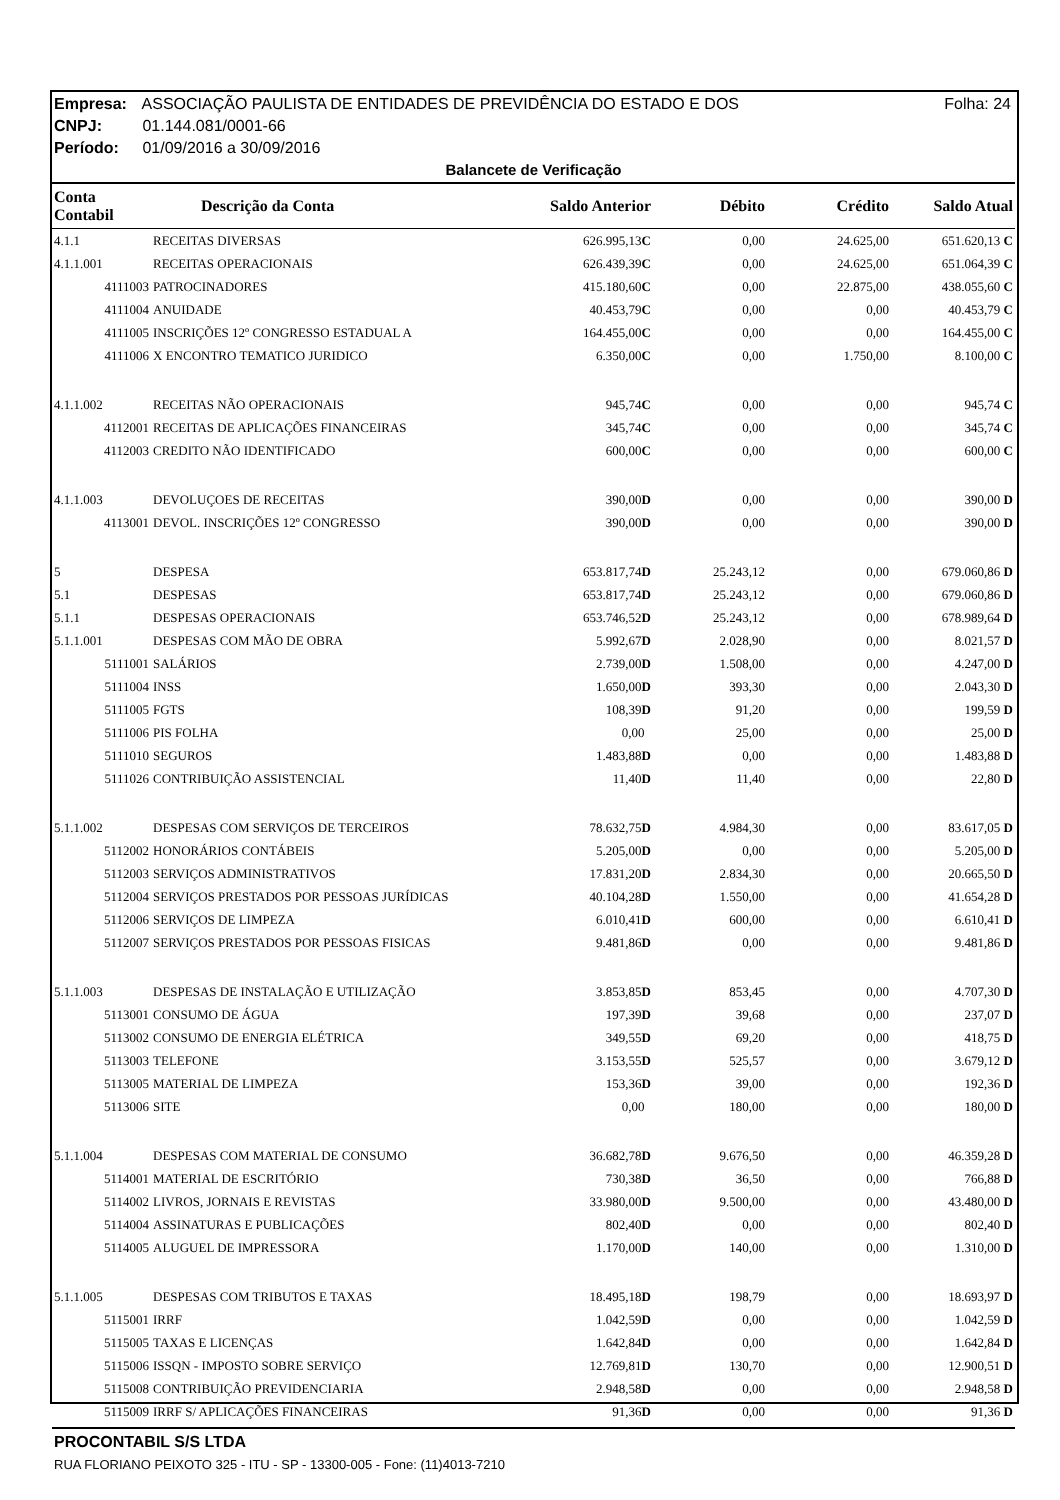Empresa: ASSOCIAÇÃO PAULISTA DE ENTIDADES DE PREVIDÊNCIA DO ESTADO E DOS Folha: 24
CNPJ: 01.144.081/0001-66
Período: 01/09/2016 a 30/09/2016
Balancete de Verificação
| Conta Contabil | Descrição da Conta | Saldo Anterior | Débito | Crédito | Saldo Atual |
| --- | --- | --- | --- | --- | --- |
| 4.1.1 | RECEITAS DIVERSAS | 626.995,13 C | 0,00 | 24.625,00 | 651.620,13 C |
| 4.1.1.001 | RECEITAS OPERACIONAIS | 626.439,39 C | 0,00 | 24.625,00 | 651.064,39 C |
| 4111003 | PATROCINADORES | 415.180,60 C | 0,00 | 22.875,00 | 438.055,60 C |
| 4111004 | ANUIDADE | 40.453,79 C | 0,00 | 0,00 | 40.453,79 C |
| 4111005 | INSCRIÇÕES 12º CONGRESSO ESTADUAL A | 164.455,00 C | 0,00 | 0,00 | 164.455,00 C |
| 4111006 | X ENCONTRO TEMATICO JURIDICO | 6.350,00 C | 0,00 | 1.750,00 | 8.100,00 C |
| 4.1.1.002 | RECEITAS NÃO OPERACIONAIS | 945,74 C | 0,00 | 0,00 | 945,74 C |
| 4112001 | RECEITAS DE APLICAÇÕES FINANCEIRAS | 345,74 C | 0,00 | 0,00 | 345,74 C |
| 4112003 | CREDITO NÃO IDENTIFICADO | 600,00 C | 0,00 | 0,00 | 600,00 C |
| 4.1.1.003 | DEVOLUÇOES DE RECEITAS | 390,00 D | 0,00 | 0,00 | 390,00 D |
| 4113001 | DEVOL. INSCRIÇÕES 12º CONGRESSO | 390,00 D | 0,00 | 0,00 | 390,00 D |
| 5 | DESPESA | 653.817,74 D | 25.243,12 | 0,00 | 679.060,86 D |
| 5.1 | DESPESAS | 653.817,74 D | 25.243,12 | 0,00 | 679.060,86 D |
| 5.1.1 | DESPESAS OPERACIONAIS | 653.746,52 D | 25.243,12 | 0,00 | 678.989,64 D |
| 5.1.1.001 | DESPESAS COM MÃO DE OBRA | 5.992,67 D | 2.028,90 | 0,00 | 8.021,57 D |
| 5111001 | SALÁRIOS | 2.739,00 D | 1.508,00 | 0,00 | 4.247,00 D |
| 5111004 | INSS | 1.650,00 D | 393,30 | 0,00 | 2.043,30 D |
| 5111005 | FGTS | 108,39 D | 91,20 | 0,00 | 199,59 D |
| 5111006 | PIS FOLHA | 0,00 | 25,00 | 0,00 | 25,00 D |
| 5111010 | SEGUROS | 1.483,88 D | 0,00 | 0,00 | 1.483,88 D |
| 5111026 | CONTRIBUIÇÃO ASSISTENCIAL | 11,40 D | 11,40 | 0,00 | 22,80 D |
| 5.1.1.002 | DESPESAS COM SERVIÇOS DE TERCEIROS | 78.632,75 D | 4.984,30 | 0,00 | 83.617,05 D |
| 5112002 | HONORÁRIOS CONTÁBEIS | 5.205,00 D | 0,00 | 0,00 | 5.205,00 D |
| 5112003 | SERVIÇOS ADMINISTRATIVOS | 17.831,20 D | 2.834,30 | 0,00 | 20.665,50 D |
| 5112004 | SERVIÇOS PRESTADOS POR PESSOAS JURÍDICAS | 40.104,28 D | 1.550,00 | 0,00 | 41.654,28 D |
| 5112006 | SERVIÇOS DE LIMPEZA | 6.010,41 D | 600,00 | 0,00 | 6.610,41 D |
| 5112007 | SERVIÇOS PRESTADOS POR PESSOAS FISICAS | 9.481,86 D | 0,00 | 0,00 | 9.481,86 D |
| 5.1.1.003 | DESPESAS DE INSTALAÇÃO E UTILIZAÇÃO | 3.853,85 D | 853,45 | 0,00 | 4.707,30 D |
| 5113001 | CONSUMO DE ÁGUA | 197,39 D | 39,68 | 0,00 | 237,07 D |
| 5113002 | CONSUMO DE ENERGIA ELÉTRICA | 349,55 D | 69,20 | 0,00 | 418,75 D |
| 5113003 | TELEFONE | 3.153,55 D | 525,57 | 0,00 | 3.679,12 D |
| 5113005 | MATERIAL DE LIMPEZA | 153,36 D | 39,00 | 0,00 | 192,36 D |
| 5113006 | SITE | 0,00 | 180,00 | 0,00 | 180,00 D |
| 5.1.1.004 | DESPESAS COM MATERIAL DE CONSUMO | 36.682,78 D | 9.676,50 | 0,00 | 46.359,28 D |
| 5114001 | MATERIAL DE ESCRITÓRIO | 730,38 D | 36,50 | 0,00 | 766,88 D |
| 5114002 | LIVROS, JORNAIS E REVISTAS | 33.980,00 D | 9.500,00 | 0,00 | 43.480,00 D |
| 5114004 | ASSINATURAS E PUBLICAÇÕES | 802,40 D | 0,00 | 0,00 | 802,40 D |
| 5114005 | ALUGUEL DE IMPRESSORA | 1.170,00 D | 140,00 | 0,00 | 1.310,00 D |
| 5.1.1.005 | DESPESAS COM TRIBUTOS E TAXAS | 18.495,18 D | 198,79 | 0,00 | 18.693,97 D |
| 5115001 | IRRF | 1.042,59 D | 0,00 | 0,00 | 1.042,59 D |
| 5115005 | TAXAS E LICENÇAS | 1.642,84 D | 0,00 | 0,00 | 1.642,84 D |
| 5115006 | ISSQN - IMPOSTO SOBRE SERVIÇO | 12.769,81 D | 130,70 | 0,00 | 12.900,51 D |
| 5115008 | CONTRIBUIÇÃO PREVIDENCIARIA | 2.948,58 D | 0,00 | 0,00 | 2.948,58 D |
| 5115009 | IRRF S/ APLICAÇÕES FINANCEIRAS | 91,36 D | 0,00 | 0,00 | 91,36 D |
PROCONTABIL S/S LTDA
RUA FLORIANO PEIXOTO 325 - ITU - SP - 13300-005 - Fone: (11)4013-7210